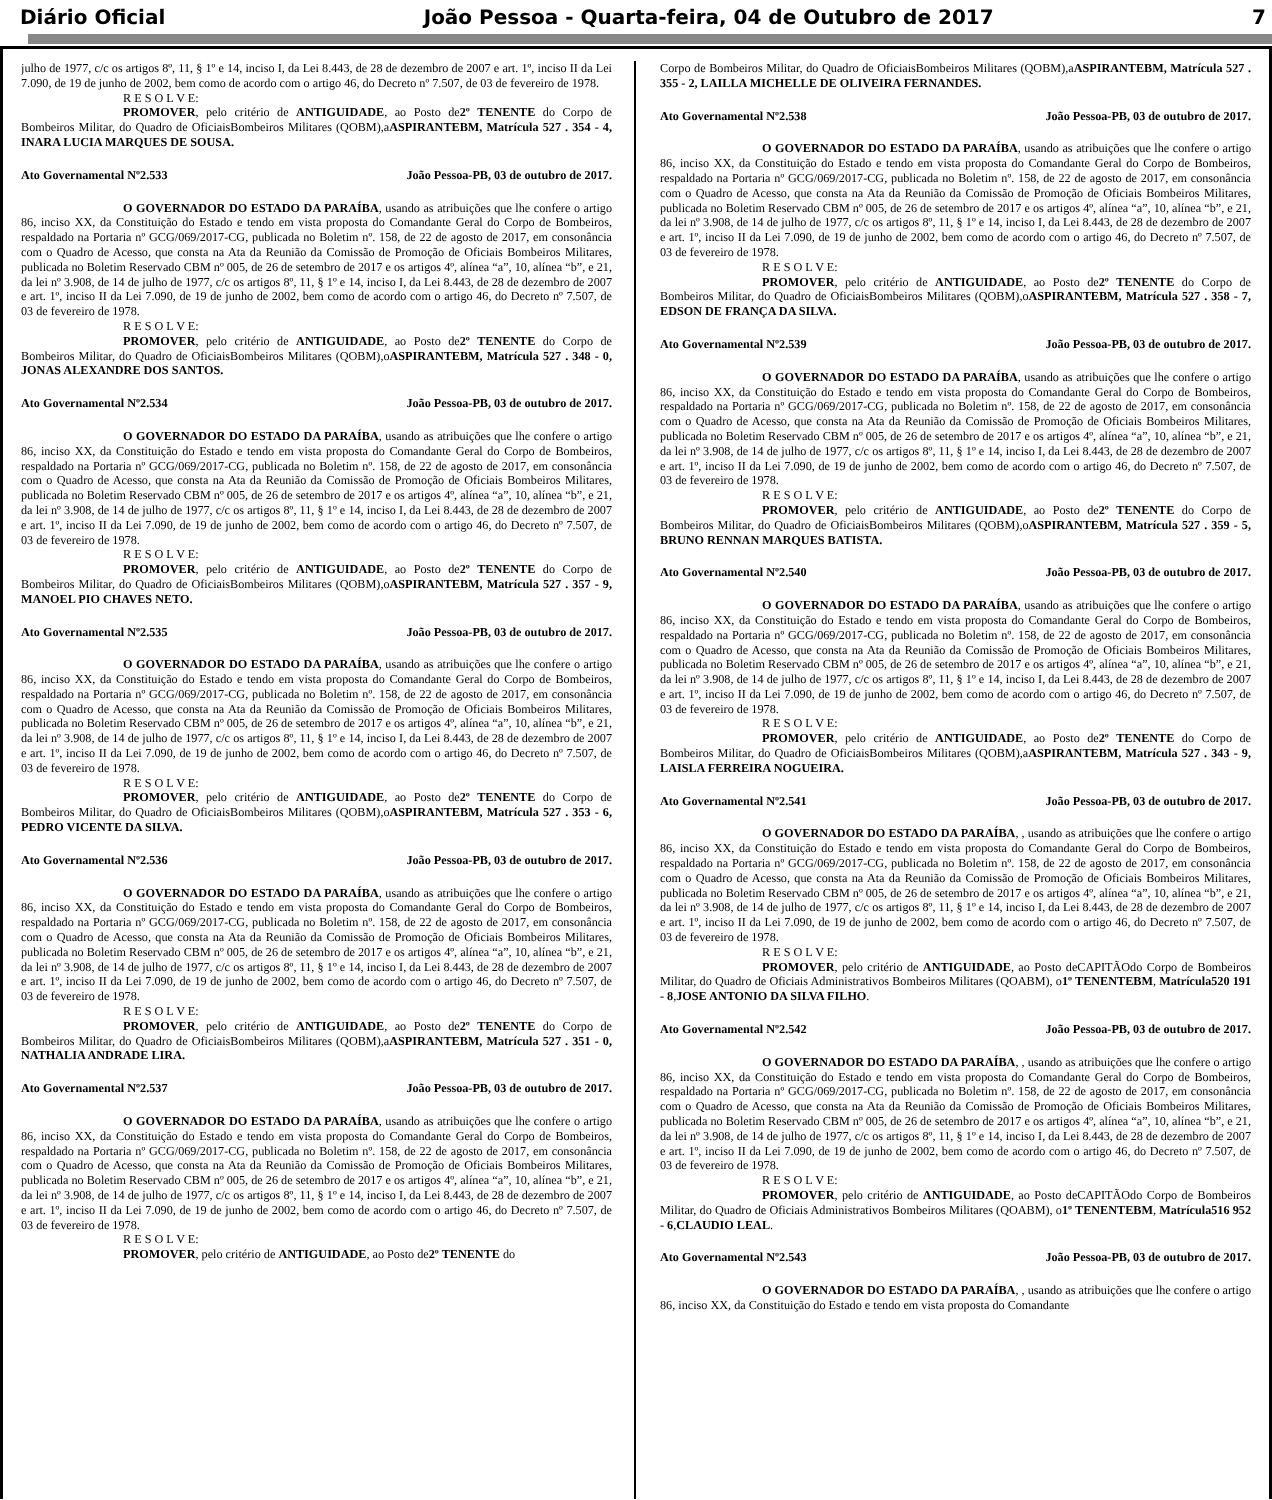Diário Oficial João Pessoa - Quarta-feira, 04 de Outubro de 2017 7
julho de 1977, c/c os artigos 8º, 11, § 1º e 14, inciso I, da Lei 8.443, de 28 de dezembro de 2007 e art. 1º, inciso II da Lei 7.090, de 19 de junho de 2002, bem como de acordo com o artigo 46, do Decreto nº 7.507, de 03 de fevereiro de 1978.
R E S O L V E:
PROMOVER, pelo critério de ANTIGUIDADE, ao Posto de2º TENENTE do Corpo de Bombeiros Militar, do Quadro de OficiaisBombeiros Militares (QOBM),aASPIRANTEBM, Matrícula 527 . 354 - 4, INARA LUCIA MARQUES DE SOUSA.
Ato Governamental Nº2.533 João Pessoa-PB, 03 de outubro de 2017.
O GOVERNADOR DO ESTADO DA PARAÍBA, usando as atribuições que lhe confere o artigo 86, inciso XX, da Constituição do Estado e tendo em vista proposta do Comandante Geral do Corpo de Bombeiros, respaldado na Portaria nº GCG/069/2017-CG, publicada no Boletim nº. 158, de 22 de agosto de 2017, em consonância com o Quadro de Acesso, que consta na Ata da Reunião da Comissão de Promoção de Oficiais Bombeiros Militares, publicada no Boletim Reservado CBM nº 005, de 26 de setembro de 2017 e os artigos 4º, alínea “a”, 10, alínea “b”, e 21, da lei nº 3.908, de 14 de julho de 1977, c/c os artigos 8º, 11, § 1º e 14, inciso I, da Lei 8.443, de 28 de dezembro de 2007 e art. 1º, inciso II da Lei 7.090, de 19 de junho de 2002, bem como de acordo com o artigo 46, do Decreto nº 7.507, de 03 de fevereiro de 1978.
R E S O L V E:
PROMOVER, pelo critério de ANTIGUIDADE, ao Posto de2º TENENTE do Corpo de Bombeiros Militar, do Quadro de OficiaisBombeiros Militares (QOBM),oASPIRANTEBM, Matrícula 527 . 348 - 0, JONAS ALEXANDRE DOS SANTOS.
Ato Governamental Nº2.534 João Pessoa-PB, 03 de outubro de 2017.
O GOVERNADOR DO ESTADO DA PARAÍBA, usando as atribuições que lhe confere o artigo 86, inciso XX, da Constituição do Estado e tendo em vista proposta do Comandante Geral do Corpo de Bombeiros, respaldado na Portaria nº GCG/069/2017-CG, publicada no Boletim nº. 158, de 22 de agosto de 2017, em consonância com o Quadro de Acesso, que consta na Ata da Reunião da Comissão de Promoção de Oficiais Bombeiros Militares, publicada no Boletim Reservado CBM nº 005, de 26 de setembro de 2017 e os artigos 4º, alínea “a”, 10, alínea “b”, e 21, da lei nº 3.908, de 14 de julho de 1977, c/c os artigos 8º, 11, § 1º e 14, inciso I, da Lei 8.443, de 28 de dezembro de 2007 e art. 1º, inciso II da Lei 7.090, de 19 de junho de 2002, bem como de acordo com o artigo 46, do Decreto nº 7.507, de 03 de fevereiro de 1978.
R E S O L V E:
PROMOVER, pelo critério de ANTIGUIDADE, ao Posto de2º TENENTE do Corpo de Bombeiros Militar, do Quadro de OficiaisBombeiros Militares (QOBM),oASPIRANTEBM, Matrícula 527 . 357 - 9, MANOEL PIO CHAVES NETO.
Ato Governamental Nº2.535 João Pessoa-PB, 03 de outubro de 2017.
O GOVERNADOR DO ESTADO DA PARAÍBA, usando as atribuições que lhe confere o artigo 86, inciso XX, da Constituição do Estado e tendo em vista proposta do Comandante Geral do Corpo de Bombeiros, respaldado na Portaria nº GCG/069/2017-CG, publicada no Boletim nº. 158, de 22 de agosto de 2017, em consonância com o Quadro de Acesso, que consta na Ata da Reunião da Comissão de Promoção de Oficiais Bombeiros Militares, publicada no Boletim Reservado CBM nº 005, de 26 de setembro de 2017 e os artigos 4º, alínea “a”, 10, alínea “b”, e 21, da lei nº 3.908, de 14 de julho de 1977, c/c os artigos 8º, 11, § 1º e 14, inciso I, da Lei 8.443, de 28 de dezembro de 2007 e art. 1º, inciso II da Lei 7.090, de 19 de junho de 2002, bem como de acordo com o artigo 46, do Decreto nº 7.507, de 03 de fevereiro de 1978.
R E S O L V E:
PROMOVER, pelo critério de ANTIGUIDADE, ao Posto de2º TENENTE do Corpo de Bombeiros Militar, do Quadro de OficiaisBombeiros Militares (QOBM),oASPIRANTEBM, Matrícula 527 . 353 - 6, PEDRO VICENTE DA SILVA.
Ato Governamental Nº2.536 João Pessoa-PB, 03 de outubro de 2017.
O GOVERNADOR DO ESTADO DA PARAÍBA, usando as atribuições que lhe confere o artigo 86, inciso XX, da Constituição do Estado e tendo em vista proposta do Comandante Geral do Corpo de Bombeiros, respaldado na Portaria nº GCG/069/2017-CG, publicada no Boletim nº. 158, de 22 de agosto de 2017, em consonância com o Quadro de Acesso, que consta na Ata da Reunião da Comissão de Promoção de Oficiais Bombeiros Militares, publicada no Boletim Reservado CBM nº 005, de 26 de setembro de 2017 e os artigos 4º, alínea “a”, 10, alínea “b”, e 21, da lei nº 3.908, de 14 de julho de 1977, c/c os artigos 8º, 11, § 1º e 14, inciso I, da Lei 8.443, de 28 de dezembro de 2007 e art. 1º, inciso II da Lei 7.090, de 19 de junho de 2002, bem como de acordo com o artigo 46, do Decreto nº 7.507, de 03 de fevereiro de 1978.
R E S O L V E:
PROMOVER, pelo critério de ANTIGUIDADE, ao Posto de2º TENENTE do Corpo de Bombeiros Militar, do Quadro de OficiaisBombeiros Militares (QOBM),aASPIRANTEBM, Matrícula 527 . 351 - 0, NATHALIA ANDRADE LIRA.
Ato Governamental Nº2.537 João Pessoa-PB, 03 de outubro de 2017.
O GOVERNADOR DO ESTADO DA PARAÍBA, usando as atribuições que lhe confere o artigo 86, inciso XX, da Constituição do Estado e tendo em vista proposta do Comandante Geral do Corpo de Bombeiros, respaldado na Portaria nº GCG/069/2017-CG, publicada no Boletim nº. 158, de 22 de agosto de 2017, em consonância com o Quadro de Acesso, que consta na Ata da Reunião da Comissão de Promoção de Oficiais Bombeiros Militares, publicada no Boletim Reservado CBM nº 005, de 26 de setembro de 2017 e os artigos 4º, alínea “a”, 10, alínea “b”, e 21, da lei nº 3.908, de 14 de julho de 1977, c/c os artigos 8º, 11, § 1º e 14, inciso I, da Lei 8.443, de 28 de dezembro de 2007 e art. 1º, inciso II da Lei 7.090, de 19 de junho de 2002, bem como de acordo com o artigo 46, do Decreto nº 7.507, de 03 de fevereiro de 1978.
R E S O L V E:
PROMOVER, pelo critério de ANTIGUIDADE, ao Posto de2º TENENTE do
Corpo de Bombeiros Militar, do Quadro de OficiaisBombeiros Militares (QOBM),aASPIRANTEBM, Matrícula 527 . 355 - 2, LAILLA MICHELLE DE OLIVEIRA FERNANDES.
Ato Governamental Nº2.538 João Pessoa-PB, 03 de outubro de 2017.
O GOVERNADOR DO ESTADO DA PARAÍBA, usando as atribuições que lhe confere o artigo 86, inciso XX, da Constituição do Estado e tendo em vista proposta do Comandante Geral do Corpo de Bombeiros, respaldado na Portaria nº GCG/069/2017-CG, publicada no Boletim nº. 158, de 22 de agosto de 2017, em consonância com o Quadro de Acesso, que consta na Ata da Reunião da Comissão de Promoção de Oficiais Bombeiros Militares, publicada no Boletim Reservado CBM nº 005, de 26 de setembro de 2017 e os artigos 4º, alínea “a”, 10, alínea “b”, e 21, da lei nº 3.908, de 14 de julho de 1977, c/c os artigos 8º, 11, § 1º e 14, inciso I, da Lei 8.443, de 28 de dezembro de 2007 e art. 1º, inciso II da Lei 7.090, de 19 de junho de 2002, bem como de acordo com o artigo 46, do Decreto nº 7.507, de 03 de fevereiro de 1978.
R E S O L V E:
PROMOVER, pelo critério de ANTIGUIDADE, ao Posto de2º TENENTE do Corpo de Bombeiros Militar, do Quadro de OficiaisBombeiros Militares (QOBM),oASPIRANTEBM, Matrícula 527 . 358 - 7, EDSON DE FRANÇA DA SILVA.
Ato Governamental Nº2.539 João Pessoa-PB, 03 de outubro de 2017.
O GOVERNADOR DO ESTADO DA PARAÍBA, usando as atribuições que lhe confere o artigo 86, inciso XX, da Constituição do Estado e tendo em vista proposta do Comandante Geral do Corpo de Bombeiros, respaldado na Portaria nº GCG/069/2017-CG, publicada no Boletim nº. 158, de 22 de agosto de 2017, em consonância com o Quadro de Acesso, que consta na Ata da Reunião da Comissão de Promoção de Oficiais Bombeiros Militares, publicada no Boletim Reservado CBM nº 005, de 26 de setembro de 2017 e os artigos 4º, alínea “a”, 10, alínea “b”, e 21, da lei nº 3.908, de 14 de julho de 1977, c/c os artigos 8º, 11, § 1º e 14, inciso I, da Lei 8.443, de 28 de dezembro de 2007 e art. 1º, inciso II da Lei 7.090, de 19 de junho de 2002, bem como de acordo com o artigo 46, do Decreto nº 7.507, de 03 de fevereiro de 1978.
R E S O L V E:
PROMOVER, pelo critério de ANTIGUIDADE, ao Posto de2º TENENTE do Corpo de Bombeiros Militar, do Quadro de OficiaisBombeiros Militares (QOBM),oASPIRANTEBM, Matrícula 527 . 359 - 5, BRUNO RENNAN MARQUES BATISTA.
Ato Governamental Nº2.540 João Pessoa-PB, 03 de outubro de 2017.
O GOVERNADOR DO ESTADO DA PARAÍBA, usando as atribuições que lhe confere o artigo 86, inciso XX, da Constituição do Estado e tendo em vista proposta do Comandante Geral do Corpo de Bombeiros, respaldado na Portaria nº GCG/069/2017-CG, publicada no Boletim nº. 158, de 22 de agosto de 2017, em consonância com o Quadro de Acesso, que consta na Ata da Reunião da Comissão de Promoção de Oficiais Bombeiros Militares, publicada no Boletim Reservado CBM nº 005, de 26 de setembro de 2017 e os artigos 4º, alínea “a”, 10, alínea “b”, e 21, da lei nº 3.908, de 14 de julho de 1977, c/c os artigos 8º, 11, § 1º e 14, inciso I, da Lei 8.443, de 28 de dezembro de 2007 e art. 1º, inciso II da Lei 7.090, de 19 de junho de 2002, bem como de acordo com o artigo 46, do Decreto nº 7.507, de 03 de fevereiro de 1978.
R E S O L V E:
PROMOVER, pelo critério de ANTIGUIDADE, ao Posto de2º TENENTE do Corpo de Bombeiros Militar, do Quadro de OficiaisBombeiros Militares (QOBM),aASPIRANTEBM, Matrícula 527 . 343 - 9, LAISLA FERREIRA NOGUEIRA.
Ato Governamental Nº2.541 João Pessoa-PB, 03 de outubro de 2017.
O GOVERNADOR DO ESTADO DA PARAÍBA, , usando as atribuições que lhe confere o artigo 86, inciso XX, da Constituição do Estado e tendo em vista proposta do Comandante Geral do Corpo de Bombeiros, respaldado na Portaria nº GCG/069/2017-CG, publicada no Boletim nº. 158, de 22 de agosto de 2017, em consonância com o Quadro de Acesso, que consta na Ata da Reunião da Comissão de Promoção de Oficiais Bombeiros Militares, publicada no Boletim Reservado CBM nº 005, de 26 de setembro de 2017 e os artigos 4º, alínea “a”, 10, alínea “b”, e 21, da lei nº 3.908, de 14 de julho de 1977, c/c os artigos 8º, 11, § 1º e 14, inciso I, da Lei 8.443, de 28 de dezembro de 2007 e art. 1º, inciso II da Lei 7.090, de 19 de junho de 2002, bem como de acordo com o artigo 46, do Decreto nº 7.507, de 03 de fevereiro de 1978.
R E S O L V E:
PROMOVER, pelo critério de ANTIGUIDADE, ao Posto deCAPITÃOdo Corpo de Bombeiros Militar, do Quadro de Oficiais Administrativos Bombeiros Militares (QOABM), o1º TENENTEBM, Matrícula520 191 - 8,JOSE ANTONIO DA SILVA FILHO.
Ato Governamental Nº2.542 João Pessoa-PB, 03 de outubro de 2017.
O GOVERNADOR DO ESTADO DA PARAÍBA, , usando as atribuições que lhe confere o artigo 86, inciso XX, da Constituição do Estado e tendo em vista proposta do Comandante Geral do Corpo de Bombeiros, respaldado na Portaria nº GCG/069/2017-CG, publicada no Boletim nº. 158, de 22 de agosto de 2017, em consonância com o Quadro de Acesso, que consta na Ata da Reunião da Comissão de Promoção de Oficiais Bombeiros Militares, publicada no Boletim Reservado CBM nº 005, de 26 de setembro de 2017 e os artigos 4º, alínea “a”, 10, alínea “b”, e 21, da lei nº 3.908, de 14 de julho de 1977, c/c os artigos 8º, 11, § 1º e 14, inciso I, da Lei 8.443, de 28 de dezembro de 2007 e art. 1º, inciso II da Lei 7.090, de 19 de junho de 2002, bem como de acordo com o artigo 46, do Decreto nº 7.507, de 03 de fevereiro de 1978.
R E S O L V E:
PROMOVER, pelo critério de ANTIGUIDADE, ao Posto deCAPITÃOdo Corpo de Bombeiros Militar, do Quadro de Oficiais Administrativos Bombeiros Militares (QOABM), o1º TENENTEBM, Matrícula516 952 - 6,CLAUDIO LEAL.
Ato Governamental Nº2.543 João Pessoa-PB, 03 de outubro de 2017.
O GOVERNADOR DO ESTADO DA PARAÍBA, , usando as atribuições que lhe confere o artigo 86, inciso XX, da Constituição do Estado e tendo em vista proposta do Comandante